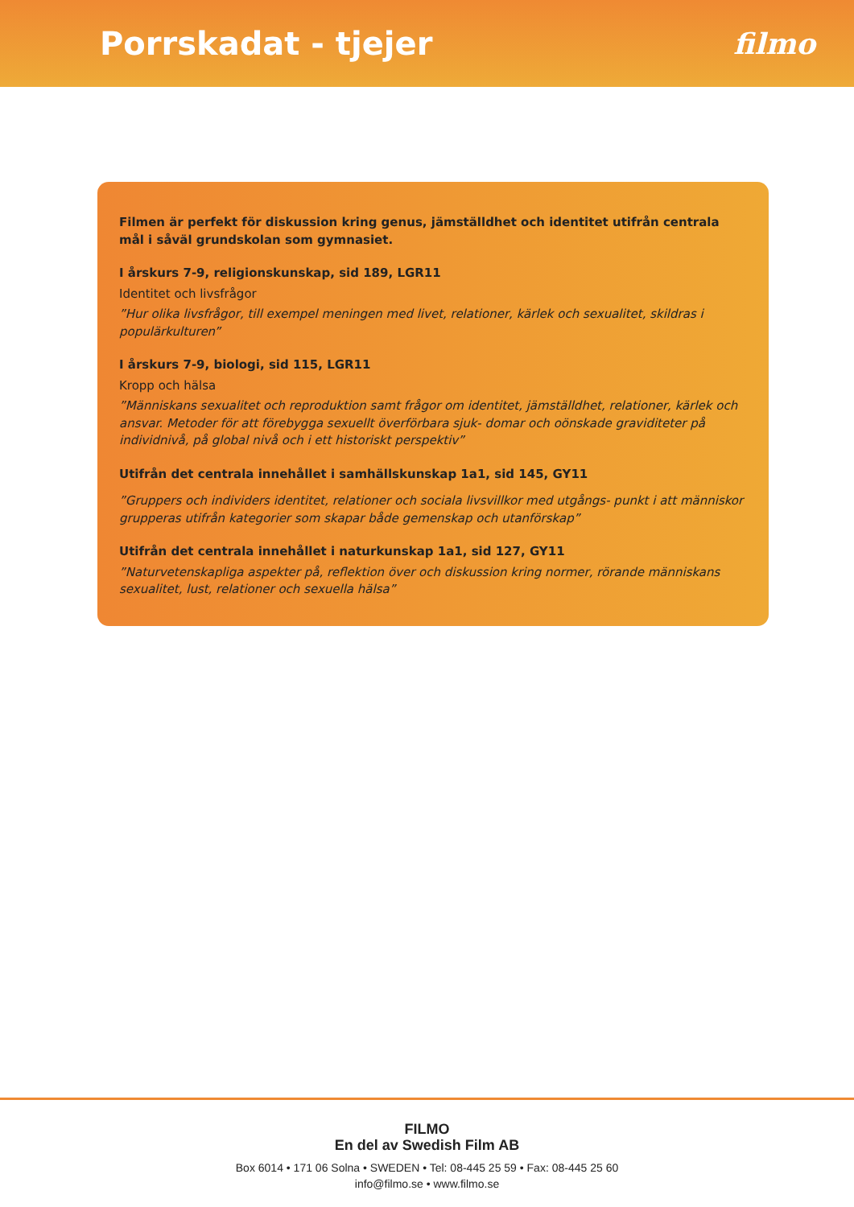Porrskadat - tjejer filmo
Filmen är perfekt för diskussion kring genus, jämställdhet och identitet utifrån centrala mål i såväl grundskolan som gymnasiet.
I årskurs 7-9, religionskunskap, sid 189, LGR11
Identitet och livsfrågor
”Hur olika livsfrågor, till exempel meningen med livet, relationer, kärlek och sexualitet, skildras i populärkulturen”
I årskurs 7-9, biologi, sid 115, LGR11
Kropp och hälsa
”Människans sexualitet och reproduktion samt frågor om identitet, jämställdhet, relationer, kärlek och ansvar. Metoder för att förebygga sexuellt överförbara sjuk- domar och oönskade graviditeter på individnivå, på global nivå och i ett historiskt perspektiv”
Utifrån det centrala innehållet i samhällskunskap 1a1, sid 145, GY11
”Gruppers och individers identitet, relationer och sociala livsvillkor med utgångs- punkt i att människor grupperas utifrån kategorier som skapar både gemenskap och utanförskap”
Utifrån det centrala innehållet i naturkunskap 1a1, sid 127, GY11
”Naturvetenskapliga aspekter på, reflektion över och diskussion kring normer, rörande människans sexualitet, lust, relationer och sexuella hälsa”
FILMO
En del av Swedish Film AB
Box 6014 • 171 06 Solna • SWEDEN • Tel: 08-445 25 59 • Fax: 08-445 25 60
info@filmo.se • www.filmo.se